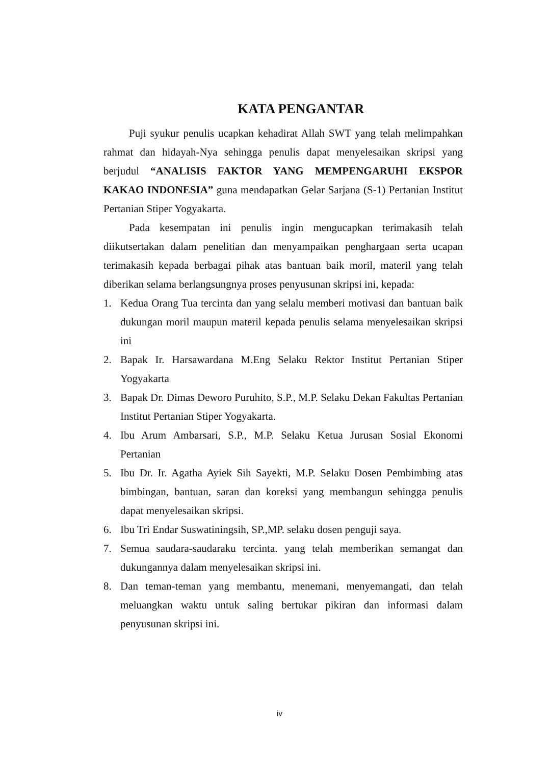KATA PENGANTAR
Puji syukur penulis ucapkan kehadirat Allah SWT yang telah melimpahkan rahmat dan hidayah-Nya sehingga penulis dapat menyelesaikan skripsi yang berjudul “ANALISIS FAKTOR YANG MEMPENGARUHI EKSPOR KAKAO INDONESIA” guna mendapatkan Gelar Sarjana (S-1) Pertanian Institut Pertanian Stiper Yogyakarta.
Pada kesempatan ini penulis ingin mengucapkan terimakasih telah diikutsertakan dalam penelitian dan menyampaikan penghargaan serta ucapan terimakasih kepada berbagai pihak atas bantuan baik moril, materil yang telah diberikan selama berlangsungnya proses penyusunan skripsi ini, kepada:
1. Kedua Orang Tua tercinta dan yang selalu memberi motivasi dan bantuan baik dukungan moril maupun materil kepada penulis selama menyelesaikan skripsi ini
2. Bapak Ir. Harsawardana M.Eng Selaku Rektor Institut Pertanian Stiper Yogyakarta
3. Bapak Dr. Dimas Deworo Puruhito, S.P., M.P. Selaku Dekan Fakultas Pertanian Institut Pertanian Stiper Yogyakarta.
4. Ibu Arum Ambarsari, S.P., M.P. Selaku Ketua Jurusan Sosial Ekonomi Pertanian
5. Ibu Dr. Ir. Agatha Ayiek Sih Sayekti, M.P. Selaku Dosen Pembimbing atas bimbingan, bantuan, saran dan koreksi yang membangun sehingga penulis dapat menyelesaikan skripsi.
6. Ibu Tri Endar Suswatiningsih, SP.,MP. selaku dosen penguji saya.
7. Semua saudara-saudaraku tercinta. yang telah memberikan semangat dan dukungannya dalam menyelesaikan skripsi ini.
8. Dan teman-teman yang membantu, menemani, menyemangati, dan telah meluangkan waktu untuk saling bertukar pikiran dan informasi dalam penyusunan skripsi ini.
iv